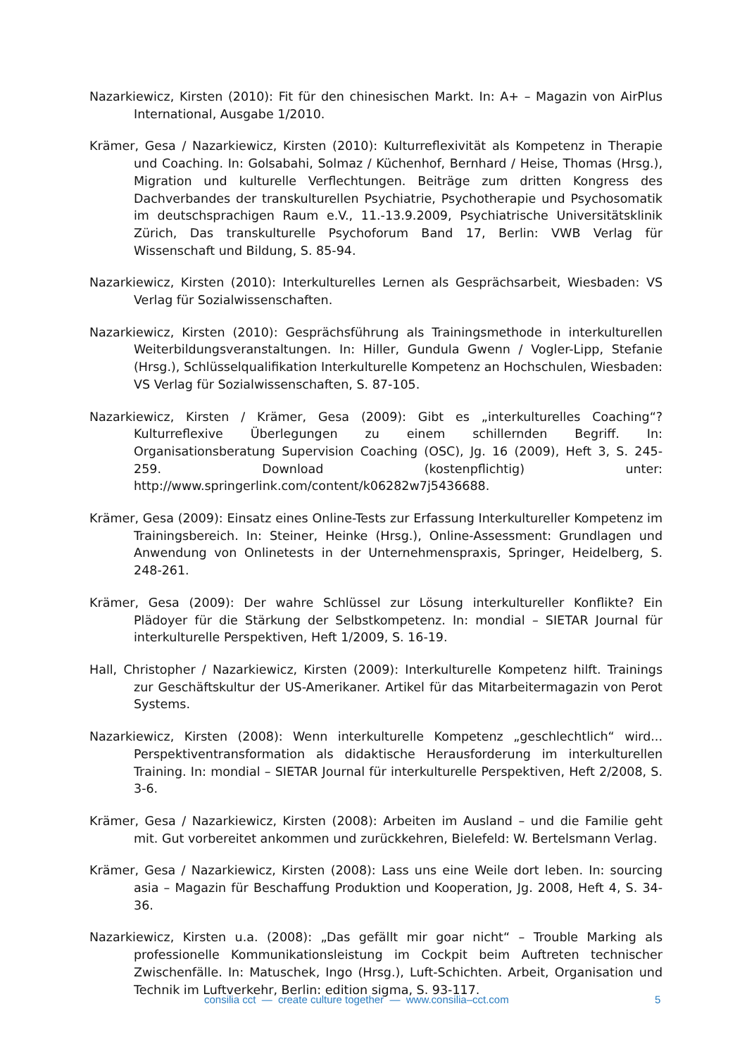Nazarkiewicz, Kirsten (2010): Fit für den chinesischen Markt. In: A+ – Magazin von AirPlus International, Ausgabe 1/2010.
Krämer, Gesa / Nazarkiewicz, Kirsten (2010): Kulturreflexivität als Kompetenz in Therapie und Coaching. In: Golsabahi, Solmaz / Küchenhof, Bernhard / Heise, Thomas (Hrsg.), Migration und kulturelle Verflechtungen. Beiträge zum dritten Kongress des Dachverbandes der transkulturellen Psychiatrie, Psychotherapie und Psychosomatik im deutschsprachigen Raum e.V., 11.-13.9.2009, Psychiatrische Universitätsklinik Zürich, Das transkulturelle Psychoforum Band 17, Berlin: VWB Verlag für Wissenschaft und Bildung, S. 85-94.
Nazarkiewicz, Kirsten (2010): Interkulturelles Lernen als Gesprächsarbeit, Wiesbaden: VS Verlag für Sozialwissenschaften.
Nazarkiewicz, Kirsten (2010): Gesprächsführung als Trainingsmethode in interkulturellen Weiter­bildungsveranstaltungen. In: Hiller, Gundula Gwenn / Vogler-Lipp, Stefanie (Hrsg.), Schlüsselqualifikation Interkulturelle Kompetenz an Hochschulen, Wiesbaden: VS Verlag für Sozialwissenschaften, S. 87-105.
Nazarkiewicz, Kirsten / Krämer, Gesa (2009): Gibt es „interkulturelles Coaching“? Kulturreflexive Überlegungen zu einem schillernden Begriff. In: Organisationsberatung Supervision Coaching (OSC), Jg. 16 (2009), Heft 3, S. 245-259. Download (kostenpflichtig) unter: http://www.springerlink.com/content/k06282w7j5436688.
Krämer, Gesa (2009): Einsatz eines Online-Tests zur Erfassung Interkultureller Kompetenz im Trainingsbereich. In: Steiner, Heinke (Hrsg.), Online-Assessment: Grundlagen und Anwen­dung von Onlinetests in der Unternehmenspraxis, Springer, Heidelberg, S. 248-261.
Krämer, Gesa (2009): Der wahre Schlüssel zur Lösung interkultureller Konflikte? Ein Plädoyer für die Stärkung der Selbstkompetenz. In: mondial – SIETAR Journal für interkulturelle Perspektiven, Heft 1/2009, S. 16-19.
Hall, Christopher / Nazarkiewicz, Kirsten (2009): Interkulturelle Kompetenz hilft. Trainings zur Geschäftskultur der US-Amerikaner. Artikel für das Mitarbeitermagazin von Perot Systems.
Nazarkiewicz, Kirsten (2008): Wenn interkulturelle Kompetenz „geschlechtlich“ wird... Perspektiventransformation als didaktische Herausforderung im interkulturellen Training. In: mondial – SIETAR Journal für interkulturelle Perspektiven, Heft 2/2008, S. 3-6.
Krämer, Gesa / Nazarkiewicz, Kirsten (2008): Arbeiten im Ausland – und die Familie geht mit. Gut vorbereitet ankommen und zurückkehren, Bielefeld: W. Bertelsmann Verlag.
Krämer, Gesa / Nazarkiewicz, Kirsten (2008): Lass uns eine Weile dort leben. In: sourcing asia – Magazin für Beschaffung Produktion und Kooperation, Jg. 2008, Heft 4, S. 34-36.
Nazarkiewicz, Kirsten u.a. (2008): „Das gefällt mir goar nicht“ – Trouble Marking als professionelle Kommunikationsleistung im Cockpit beim Auftreten technischer Zwischenfälle. In: Matuschek, Ingo (Hrsg.), Luft-Schichten. Arbeit, Organisation und Technik im Luftverkehr, Berlin: edition sigma, S. 93-117.
consilia cct — create culture together — www.consilia–cct.com 5